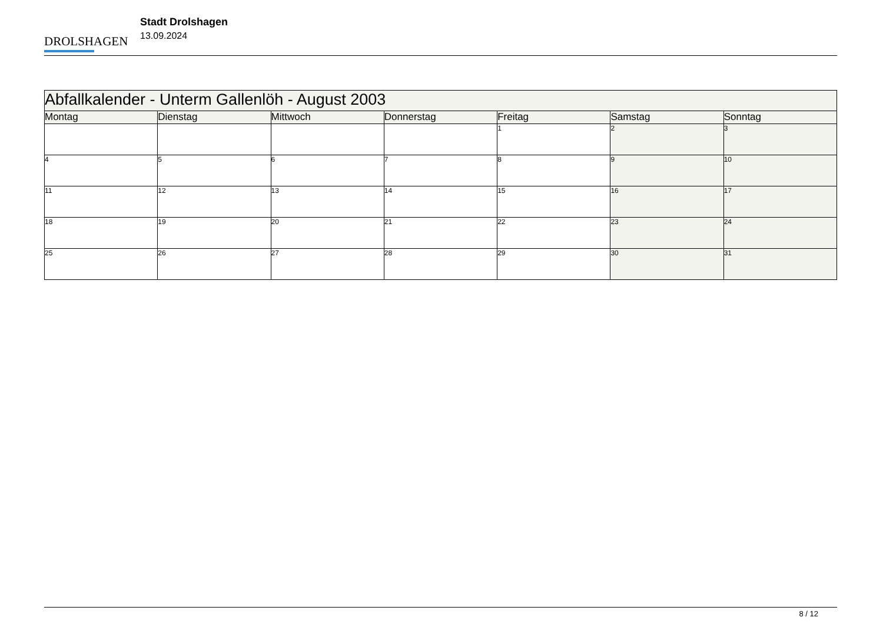DROLSHAGEN
Stadt Drolshagen
13.09.2024
| Abfallkalender - Unterm Gallenlöh - August 2003 | | | | | | |
| Montag | Dienstag | Mittwoch | Donnerstag | Freitag | Samstag | Sonntag |
| | | | | 1 | 2 | 3 |
| 4 | 5 | 6 | 7 | 8 | 9 | 10 |
| 11 | 12 | 13 | 14 | 15 | 16 | 17 |
| 18 | 19 | 20 | 21 | 22 | 23 | 24 |
| 25 | 26 | 27 | 28 | 29 | 30 | 31 |
8 / 12